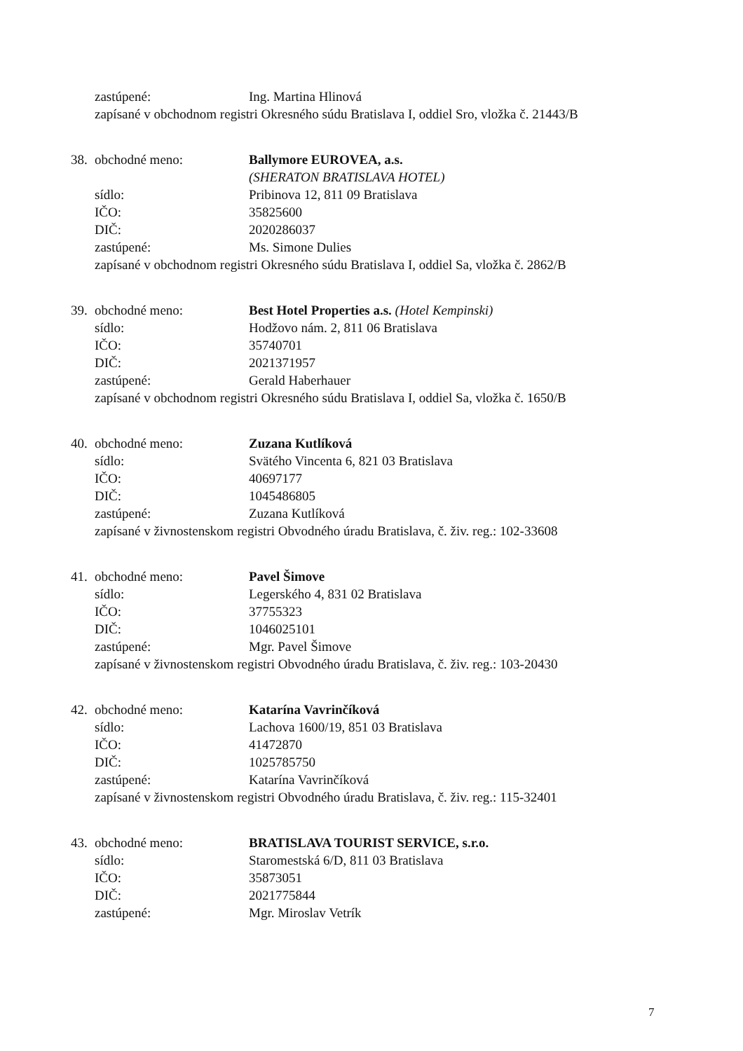zastúpené: Ing. Martina Hlinová
zapísané v obchodnom registri Okresného súdu Bratislava I, oddiel Sro, vložka č. 21443/B
38.
obchodné meno: Ballymore EUROVEA, a.s.
(SHERATON BRATISLAVA HOTEL)
sídlo: Pribinova 12, 811 09 Bratislava
IČO: 35825600
DIČ: 2020286037
zastúpené: Ms. Simone Dulies
zapísané v obchodnom registri Okresného súdu Bratislava I, oddiel Sa, vložka č. 2862/B
39.
obchodné meno: Best Hotel Properties a.s. (Hotel Kempinski)
sídlo: Hodžovo nám. 2, 811 06 Bratislava
IČO: 35740701
DIČ: 2021371957
zastúpené: Gerald Haberhauer
zapísané v obchodnom registri Okresného súdu Bratislava I, oddiel Sa, vložka č. 1650/B
40.
obchodné meno: Zuzana Kutlíková
sídlo: Svätého Vincenta 6, 821 03 Bratislava
IČO: 40697177
DIČ: 1045486805
zastúpené: Zuzana Kutlíková
zapísané v živnostenskom registri Obvodného úradu Bratislava, č. živ. reg.: 102-33608
41.
obchodné meno: Pavel Šimove
sídlo: Legerského 4, 831 02 Bratislava
IČO: 37755323
DIČ: 1046025101
zastúpené: Mgr. Pavel Šimove
zapísané v živnostenskom registri Obvodného úradu Bratislava, č. živ. reg.: 103-20430
42.
obchodné meno: Katarína Vavrinčíková
sídlo: Lachova 1600/19, 851 03 Bratislava
IČO: 41472870
DIČ: 1025785750
zastúpené: Katarína Vavrinčíková
zapísané v živnostenskom registri Obvodného úradu Bratislava, č. živ. reg.: 115-32401
43.
obchodné meno: BRATISLAVA TOURIST SERVICE, s.r.o.
sídlo: Staromestská 6/D, 811 03 Bratislava
IČO: 35873051
DIČ: 2021775844
zastúpené: Mgr. Miroslav Vetrík
7